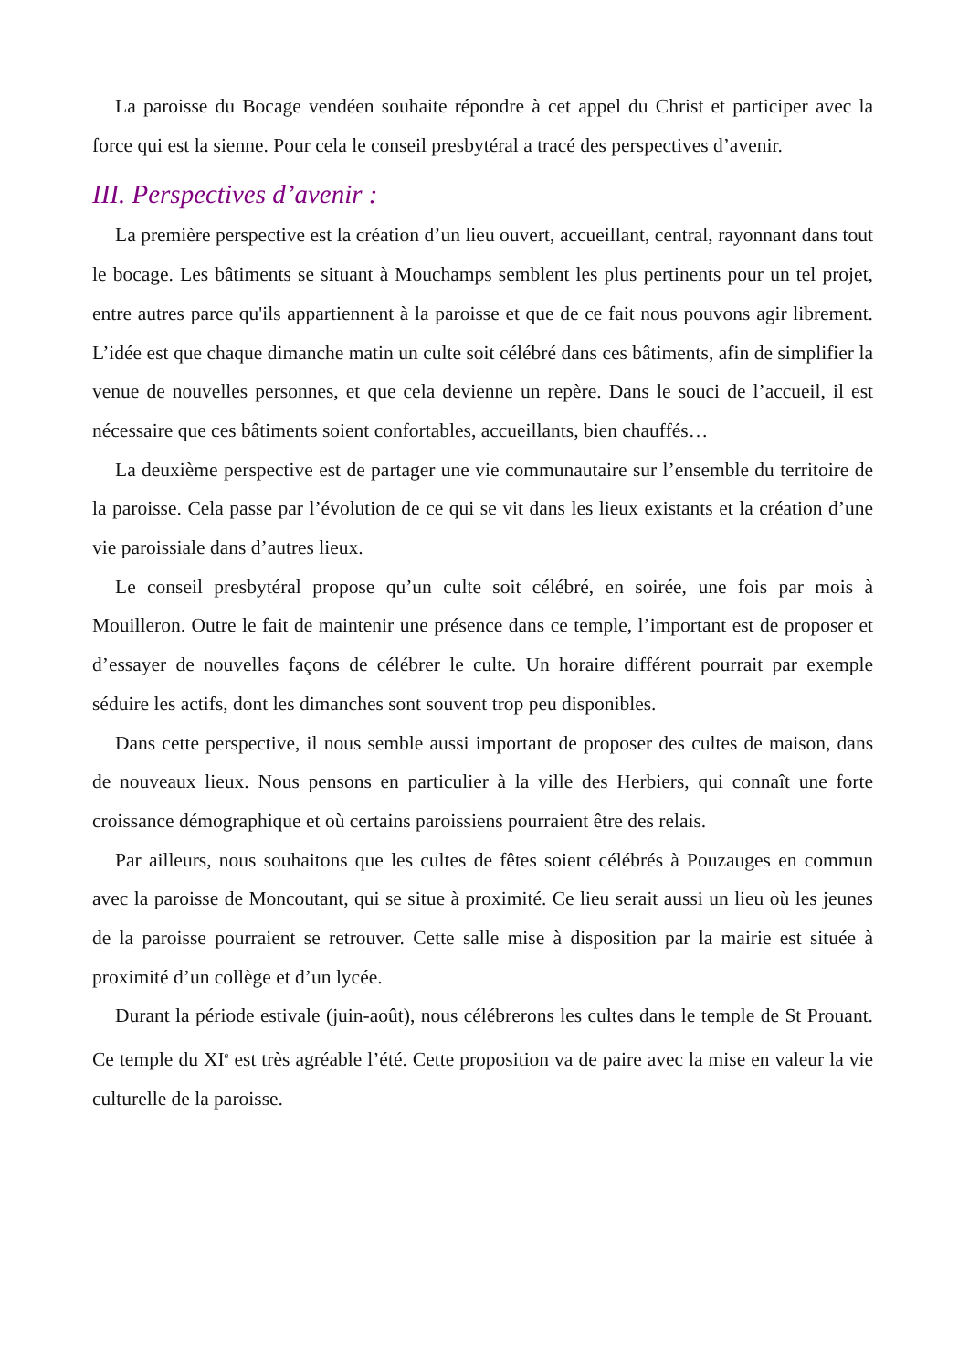La paroisse du Bocage vendéen souhaite répondre à cet appel du Christ et participer avec la force qui est la sienne. Pour cela le conseil presbytéral a tracé des perspectives d’avenir.
III. Perspectives d’avenir :
La première perspective est la création d’un lieu ouvert, accueillant, central, rayonnant dans tout le bocage. Les bâtiments se situant à Mouchamps semblent les plus pertinents pour un tel projet, entre autres parce qu'ils appartiennent à la paroisse et que de ce fait nous pouvons agir librement. L’idée est que chaque dimanche matin un culte soit célébré dans ces bâtiments, afin de simplifier la venue de nouvelles personnes, et que cela devienne un repère. Dans le souci de l’accueil, il est nécessaire que ces bâtiments soient confortables, accueillants, bien chauffés…
La deuxième perspective est de partager une vie communautaire sur l’ensemble du territoire de la paroisse. Cela passe par l’évolution de ce qui se vit dans les lieux existants et la création d’une vie paroissiale dans d’autres lieux.
Le conseil presbytéral propose qu’un culte soit célébré, en soirée, une fois par mois à Mouilleron. Outre le fait de maintenir une présence dans ce temple, l’important est de proposer et d’essayer de nouvelles façons de célébrer le culte. Un horaire différent pourrait par exemple séduire les actifs, dont les dimanches sont souvent trop peu disponibles.
Dans cette perspective, il nous semble aussi important de proposer des cultes de maison, dans de nouveaux lieux. Nous pensons en particulier à la ville des Herbiers, qui connaît une forte croissance démographique et où certains paroissiens pourraient être des relais.
Par ailleurs, nous souhaitons que les cultes de fêtes soient célébrés à Pouzauges en commun avec la paroisse de Moncoutant, qui se situe à proximité. Ce lieu serait aussi un lieu où les jeunes de la paroisse pourraient se retrouver. Cette salle mise à disposition par la mairie est située à proximité d’un collège et d’un lycée.
Durant la période estivale (juin-août), nous célébrerons les cultes dans le temple de St Prouant. Ce temple du XI<sup>e</sup> est très agréable l’été. Cette proposition va de paire avec la mise en valeur la vie culturelle de la paroisse.